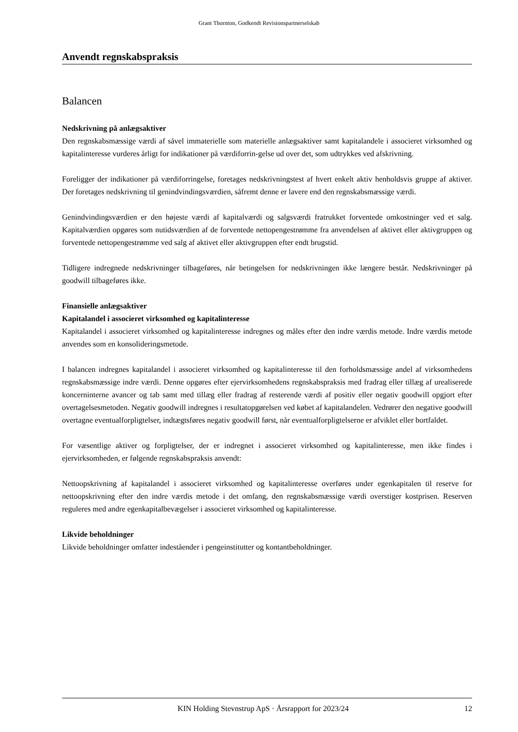Grant Thornton, Godkendt Revisionspartnerselskab
Anvendt regnskabspraksis
Balancen
Nedskrivning på anlægsaktiver
Den regnskabsmæssige værdi af såvel immaterielle som materielle anlægsaktiver samt kapitalandele i associeret virksomhed og kapitalinteresse vurderes årligt for indikationer på værdiforrin-gelse ud over det, som udtrykkes ved afskrivning.
Foreligger der indikationer på værdiforringelse, foretages nedskrivningstest af hvert enkelt aktiv henholdsvis gruppe af aktiver. Der foretages nedskrivning til genindvindingsværdien, såfremt denne er lavere end den regnskabsmæssige værdi.
Genindvindingsværdien er den højeste værdi af kapitalværdi og salgsværdi fratrukket forventede omkostninger ved et salg. Kapitalværdien opgøres som nutidsværdien af de forventede nettopengestrømme fra anvendelsen af aktivet eller aktivgruppen og forventede nettopengestrømme ved salg af aktivet eller aktivgruppen efter endt brugstid.
Tidligere indregnede nedskrivninger tilbageføres, når betingelsen for nedskrivningen ikke længere består. Nedskrivninger på goodwill tilbageføres ikke.
Finansielle anlægsaktiver
Kapitalandel i associeret virksomhed og kapitalinteresse
Kapitalandel i associeret virksomhed og kapitalinteresse indregnes og måles efter den indre værdis metode. Indre værdis metode anvendes som en konsolideringsmetode.
I balancen indregnes kapitalandel i associeret virksomhed og kapitalinteresse til den forholdsmæssige andel af virksomhedens regnskabsmæssige indre værdi. Denne opgøres efter ejervirksomhedens regnskabspraksis med fradrag eller tillæg af urealiserede koncerninterne avancer og tab samt med tillæg eller fradrag af resterende værdi af positiv eller negativ goodwill opgjort efter overtagelsesmetoden. Negativ goodwill indregnes i resultatopgørelsen ved købet af kapitalandelen. Vedrører den negative goodwill overtagne eventualforpligtelser, indtægtsføres negativ goodwill først, når eventualforpligtelserne er afviklet eller bortfaldet.
For væsentlige aktiver og forpligtelser, der er indregnet i associeret virksomhed og kapitalinteresse, men ikke findes i ejervirksomheden, er følgende regnskabspraksis anvendt:
Nettoopskrivning af kapitalandel i associeret virksomhed og kapitalinteresse overføres under egenkapitalen til reserve for nettoopskrivning efter den indre værdis metode i det omfang, den regnskabsmæssige værdi overstiger kostprisen. Reserven reguleres med andre egenkapitalbevægelser i associeret virksomhed og kapitalinteresse.
Likvide beholdninger
Likvide beholdninger omfatter indeståender i pengeinstitutter og kontantbeholdninger.
KIN Holding Stevnstrup ApS · Årsrapport for 2023/24 12